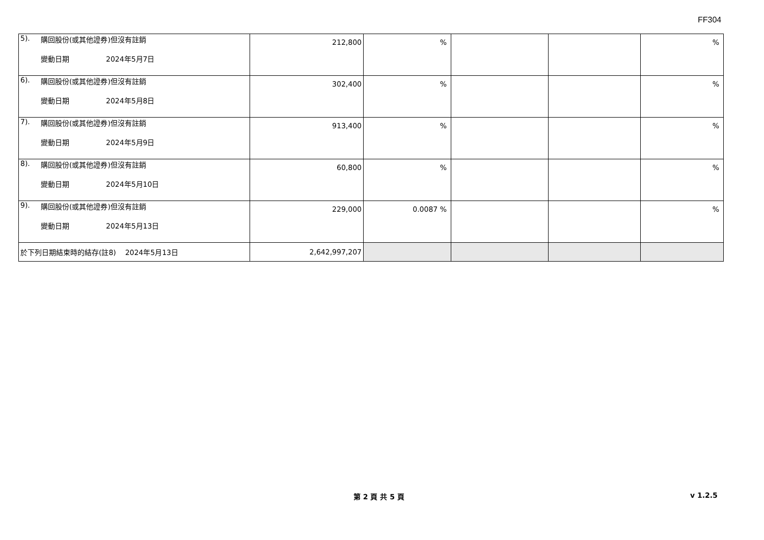FF304
| 5). 購回股份(或其他證券)但沒有註銷 變動日期 2024年5月7日 | 212,800 | % | | | % |
| 6). 購回股份(或其他證券)但沒有註銷 變動日期 2024年5月8日 | 302,400 | % | | | % |
| 7). 購回股份(或其他證券)但沒有註銷 變動日期 2024年5月9日 | 913,400 | % | | | % |
| 8). 購回股份(或其他證券)但沒有註銷 變動日期 2024年5月10日 | 60,800 | % | | | % |
| 9). 購回股份(或其他證券)但沒有註銷 變動日期 2024年5月13日 | 229,000 | 0.0087 % | | | % |
| 於下列日期結束時的結存(註8) 2024年5月13日 | 2,642,997,207 | | | | |
第 2 頁 共 5 頁 v 1.2.5